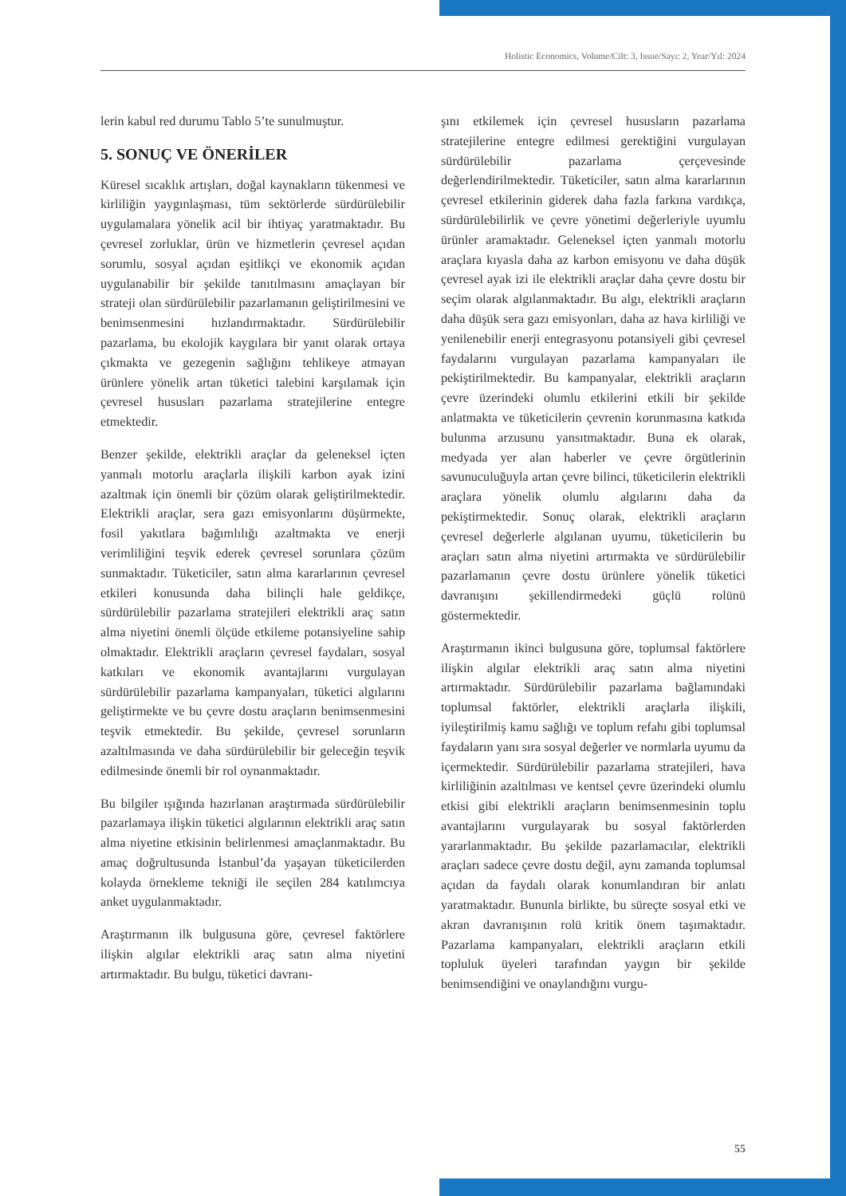Holistic Economics, Volume/Cilt: 3, Issue/Sayı: 2, Year/Yıl: 2024
lerin kabul red durumu Tablo 5’te sunulmuştur.
5. SONUÇ VE ÖNERİLER
Küresel sıcaklık artışları, doğal kaynakların tükenmesi ve kirliliğin yaygınlaşması, tüm sektörlerde sürdürülebilir uygulamalara yönelik acil bir ihtiyaç yaratmaktadır. Bu çevresel zorluklar, ürün ve hizmetlerin çevresel açıdan sorumlu, sosyal açıdan eşitlikçi ve ekonomik açıdan uygulanabilir bir şekilde tanıtılmasını amaçlayan bir strateji olan sürdürülebilir pazarlamanın geliştirilmesini ve benimsenmesini hızlandırmaktadır. Sürdürülebilir pazarlama, bu ekolojik kaygılara bir yanıt olarak ortaya çıkmakta ve gezegenin sağlığını tehlikeye atmayan ürünlere yönelik artan tüketici talebini karşılamak için çevresel hususları pazarlama stratejilerine entegre etmektedir.
Benzer şekilde, elektrikli araçlar da geleneksel içten yanmalı motorlu araçlarla ilişkili karbon ayak izini azaltmak için önemli bir çözüm olarak geliştirilmektedir. Elektrikli araçlar, sera gazı emisyonlarını düşürmekte, fosil yakıtlara bağımlılığı azaltmakta ve enerji verimliliğini teşvik ederek çevresel sorunlara çözüm sunmaktadır. Tüketiciler, satın alma kararlarının çevresel etkileri konusunda daha bilinçli hale geldikçe, sürdürülebilir pazarlama stratejileri elektrikli araç satın alma niyetini önemli ölçüde etkileme potansiyeline sahip olmaktadır. Elektrikli araçların çevresel faydaları, sosyal katkıları ve ekonomik avantajlarını vurgulayan sürdürülebilir pazarlama kampanyaları, tüketici algılarını geliştirmekte ve bu çevre dostu araçların benimsenmesini teşvik etmektedir. Bu şekilde, çevresel sorunların azaltılmasında ve daha sürdürülebilir bir geleceğin teşvik edilmesinde önemli bir rol oynanmaktadır.
Bu bilgiler ışığında hazırlanan araştırmada sürdürülebilir pazarlamaya ilişkin tüketici algılarının elektrikli araç satın alma niyetine etkisinin belirlenmesi amaçlanmaktadır. Bu amaç doğrultusunda İstanbul’da yaşayan tüketicilerden kolayda örnekleme tekniği ile seçilen 284 katılımcıya anket uygulanmaktadır.
Araştırmanın ilk bulgusuna göre, çevresel faktörlere ilişkin algılar elektrikli araç satın alma niyetini artırmaktadır. Bu bulgu, tüketici davranı-
şını etkilemek için çevresel hususların pazarlama stratejilerine entegre edilmesi gerektiğini vurgulayan sürdürülebilir pazarlama çerçevesinde değerlendirilmektedir. Tüketiciler, satın alma kararlarının çevresel etkilerinin giderek daha fazla farkına vardıkça, sürdürülebilirlik ve çevre yönetimi değerleriyle uyumlu ürünler aramaktadır. Geleneksel içten yanmalı motorlu araçlara kıyasla daha az karbon emisyonu ve daha düşük çevresel ayak izi ile elektrikli araçlar daha çevre dostu bir seçim olarak algılanmaktadır. Bu algı, elektrikli araçların daha düşük sera gazı emisyonları, daha az hava kirliliği ve yenilenebilir enerji entegrasyonu potansiyeli gibi çevresel faydalarını vurgulayan pazarlama kampanyaları ile pekiştirilmektedir. Bu kampanyalar, elektrikli araçların çevre üzerindeki olumlu etkilerini etkili bir şekilde anlatmakta ve tüketicilerin çevrenin korunmasına katkıda bulunma arzusunu yansıtmaktadır. Buna ek olarak, medyada yer alan haberler ve çevre örgütlerinin savunuculuğuyla artan çevre bilinci, tüketicilerin elektrikli araçlara yönelik olumlu algılarını daha da pekiştirmektedir. Sonuç olarak, elektrikli araçların çevresel değerlerle algılanan uyumu, tüketicilerin bu araçları satın alma niyetini artırmakta ve sürdürülebilir pazarlamanın çevre dostu ürünlere yönelik tüketici davranışını şekillendirmedeki güçlü rolünü göstermektedir.
Araştırmanın ikinci bulgusuna göre, toplumsal faktörlere ilişkin algılar elektrikli araç satın alma niyetini artırmaktadır. Sürdürülebilir pazarlama bağlamındaki toplumsal faktörler, elektrikli araçlarla ilişkili, iyileştirilmiş kamu sağlığı ve toplum refahı gibi toplumsal faydaların yanı sıra sosyal değerler ve normlarla uyumu da içermektedir. Sürdürülebilir pazarlama stratejileri, hava kirliliğinin azaltılması ve kentsel çevre üzerindeki olumlu etkisi gibi elektrikli araçların benimsenmesinin toplu avantajlarını vurgulayarak bu sosyal faktörlerden yararlanmaktadır. Bu şekilde pazarlamacılar, elektrikli araçları sadece çevre dostu değil, aynı zamanda toplumsal açıdan da faydalı olarak konumlandıran bir anlatı yaratmaktadır. Bununla birlikte, bu süreçte sosyal etki ve akran davranışının rolü kritik önem taşımaktadır. Pazarlama kampanyaları, elektrikli araçların etkili topluluk üyeleri tarafından yaygın bir şekilde benimsendiğini ve onaylandığını vurgu-
55